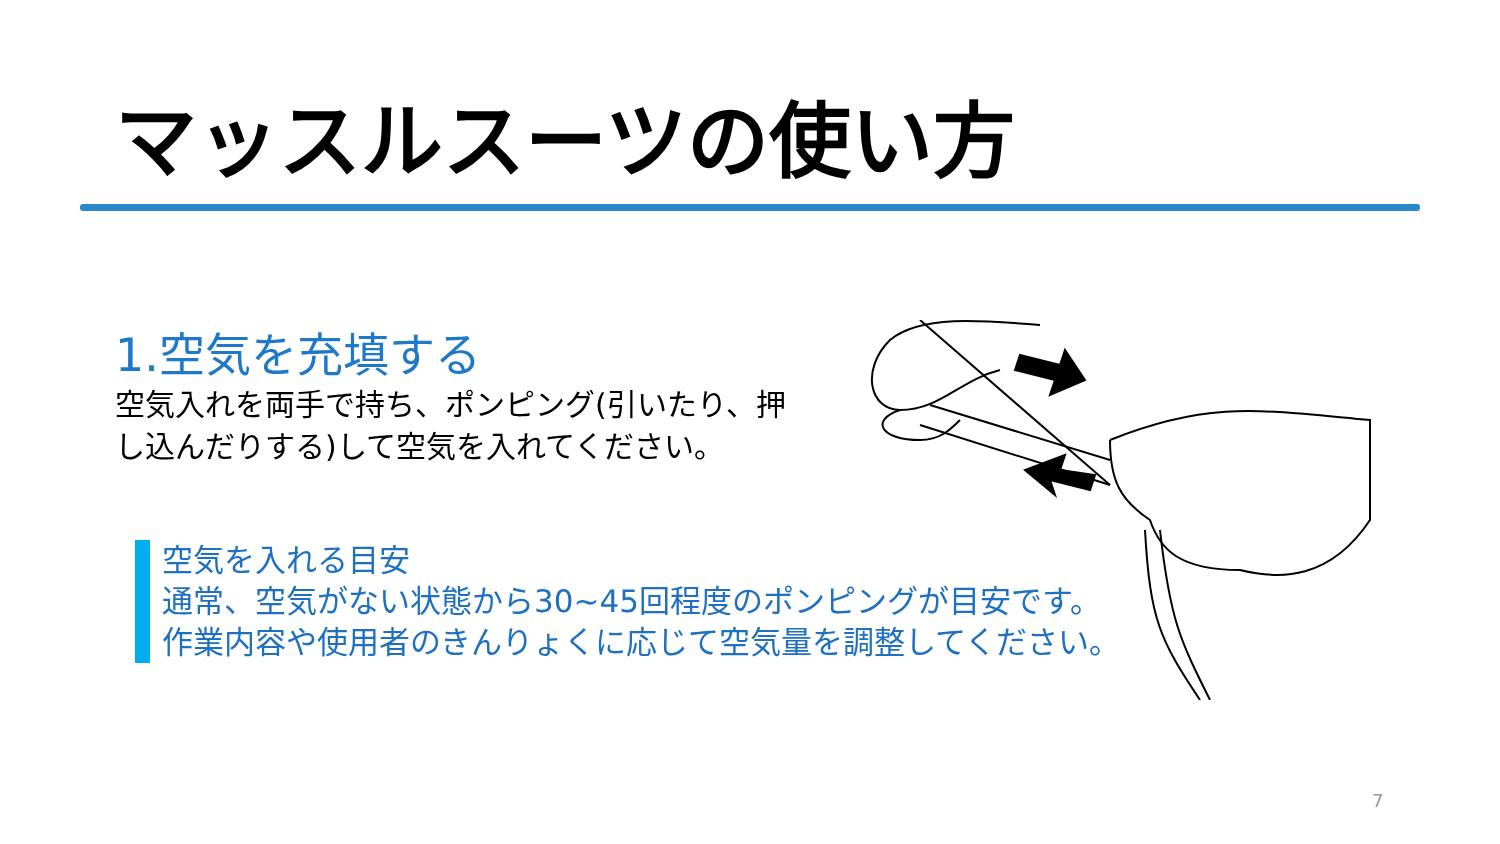マッスルスーツの使い方
1.空気を充填する
空気入れを両手で持ち、ポンピング(引いたり、押し込んだりする)して空気を入れてください。
空気を入れる目安
通常、空気がない状態から30~45回程度のポンピングが目安です。
作業内容や使用者のきんりょくに応じて空気量を調整してください。
7